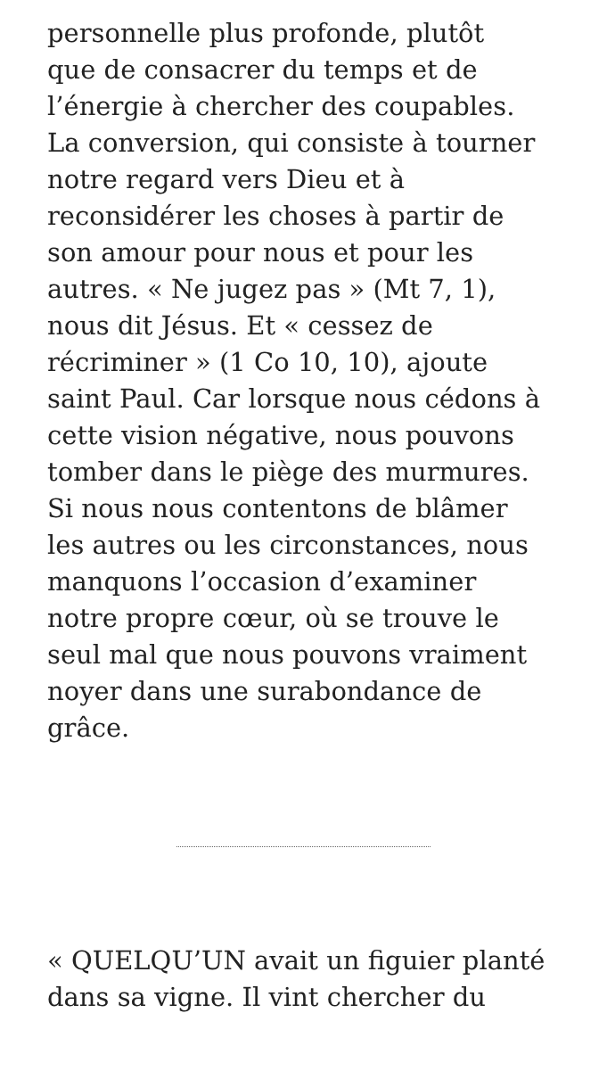personnelle plus profonde, plutôt
que de consacrer du temps et de
l’énergie à chercher des coupables.
La conversion, qui consiste à tourner
notre regard vers Dieu et à
reconsidérer les choses à partir de
son amour pour nous et pour les
autres. « Ne jugez pas » (Mt 7, 1),
nous dit Jésus. Et « cessez de
récriminer » (1 Co 10, 10), ajoute
saint Paul. Car lorsque nous cédons à
cette vision négative, nous pouvons
tomber dans le piège des murmures.
Si nous nous contentons de blâmer
les autres ou les circonstances, nous
manquons l’occasion d’examiner
notre propre cœur, où se trouve le
seul mal que nous pouvons vraiment
noyer dans une surabondance de
grâce.
« QUELQU’UN avait un figuier planté
dans sa vigne. Il vint chercher du